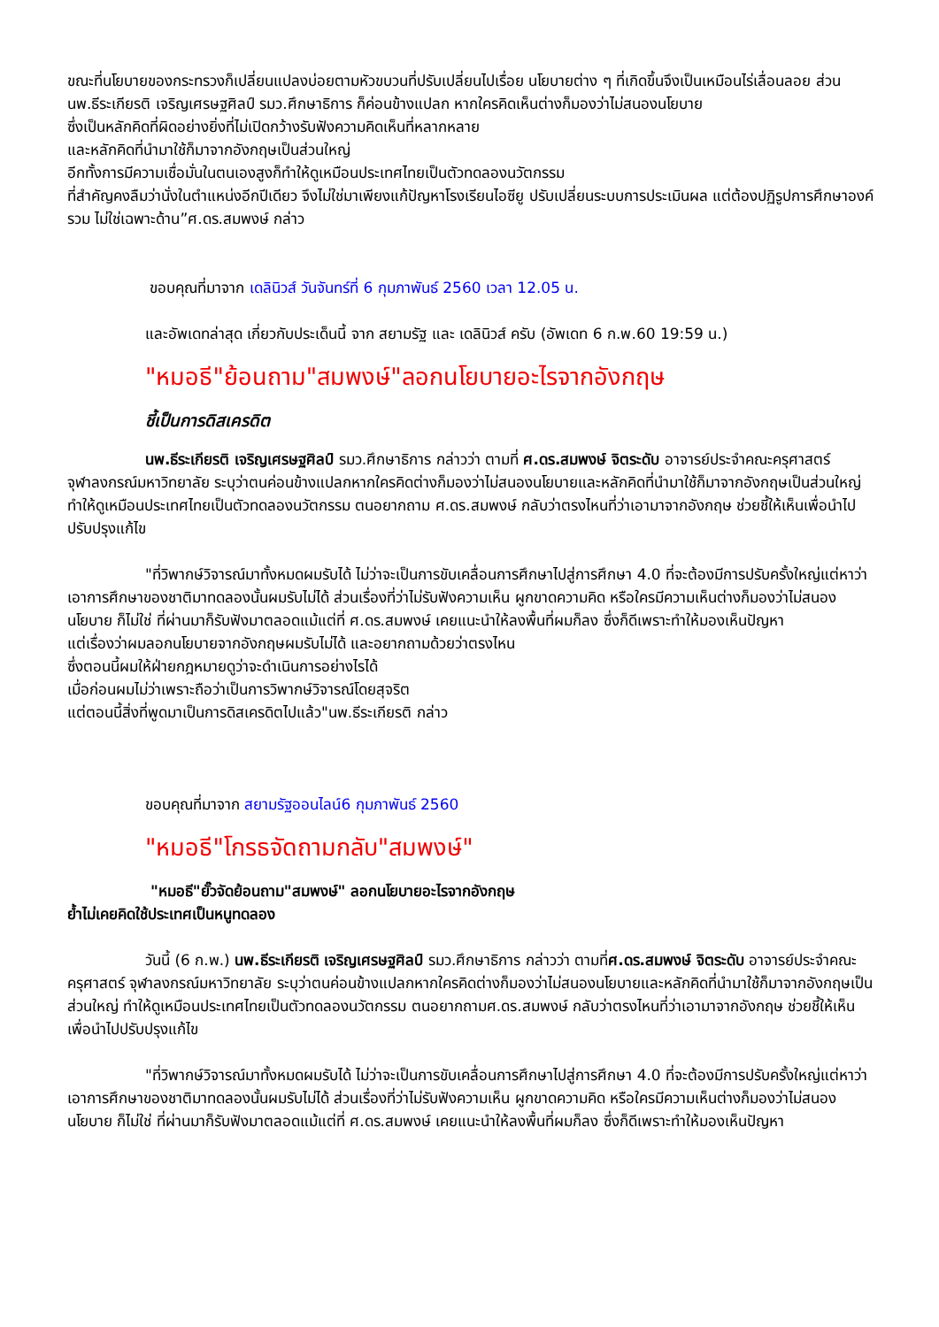ขณะที่นโยบายของกระทรวงก็เปลี่ยนแปลงบ่อยตามหัวขบวนที่ปรับเปลี่ยนไปเรื่อย นโยบายต่าง ๆ ที่เกิดขึ้นจึงเป็นเหมือนไร่เลื่อนลอย ส่วน นพ.ธีระเกียรติ เจริญเศรษฐศิลป์ รมว.ศึกษาธิการ ก็ค่อนข้างแปลก หากใครคิดเห็นต่างก็มองว่าไม่สนองนโยบาย
ซึ่งเป็นหลักคิดที่ผิดอย่างยิ่งที่ไม่เปิดกว้างรับฟังความคิดเห็นที่หลากหลาย
และหลักคิดที่นำมาใช้ก็มาจากอังกฤษเป็นส่วนใหญ่
อีกทั้งการมีความเชื่อมั่นในตนเองสูงก็ทำให้ดูเหมือนประเทศไทยเป็นตัวทดลองนวัตกรรม
ที่สำคัญคงลืมว่านั่งในตำแหน่งอีกปีเดียว จึงไม่ใช่มาเพียงแก้ปัญหาโรงเรียนไอซียู ปรับเปลี่ยนระบบการประเมินผล แต่ต้องปฏิรูปการศึกษาองค์รวม ไม่ใช่เฉพาะด้าน”ศ.ดร.สมพงษ์ กล่าว
ขอบคุณที่มาจาก เดลินิวส์ วันจันทร์ที่ 6 กุมภาพันธ์ 2560 เวลา 12.05 น.
และอัพเดทล่าสุด เกี่ยวกับประเด็นนี้ จาก สยามรัฐ และ เดลินิวส์ ครับ (อัพเดท 6 ก.พ.60 19:59 น.)
"หมอธี"ย้อนถาม"สมพงษ์"ลอกนโยบายอะไรจากอังกฤษ
ชี้เป็นการดิสเครดิต
นพ.ธีระเกียรติ เจริญเศรษฐศิลป์ รมว.ศึกษาธิการ กล่าวว่า ตามที่ ศ.ดร.สมพงษ์ จิตระดับ อาจารย์ประจำคณะครุศาสตร์ จุฬาลงกรณ์มหาวิทยาลัย ระบุว่าตนค่อนข้างแปลกหากใครคิดต่างก็มองว่าไม่สนองนโยบายและหลักคิดที่นำมาใช้ก็มาจากอังกฤษเป็นส่วนใหญ่ ทำให้ดูเหมือนประเทศไทยเป็นตัวทดลองนวัตกรรม ตนอยากถาม ศ.ดร.สมพงษ์ กลับว่าตรงไหนที่ว่าเอามาจากอังกฤษ ช่วยชี้ให้เห็นเพื่อนำไปปรับปรุงแก้ไข
"ที่วิพากษ์วิจารณ์มาทั้งหมดผมรับได้ ไม่ว่าจะเป็นการขับเคลื่อนการศึกษาไปสู่การศึกษา 4.0 ที่จะต้องมีการปรับครั้งใหญ่แต่หาว่าเอาการศึกษาของชาติมาทดลองนั้นผมรับไม่ได้ ส่วนเรื่องที่ว่าไม่รับฟังความเห็น ผูกขาดความคิด หรือใครมีความเห็นต่างก็มองว่าไม่สนองนโยบาย ก็ไม่ใช่ ที่ผ่านมาก็รับฟังมาตลอดแม้แต่ที่ ศ.ดร.สมพงษ์ เคยแนะนำให้ลงพื้นที่ผมก็ลง ซึ่งก็ดีเพราะทำให้มองเห็นปัญหา
แต่เรื่องว่าผมลอกนโยบายจากอังกฤษผมรับไม่ได้ และอยากถามด้วยว่าตรงไหน
ซึ่งตอนนี้ผมให้ฝ่ายกฎหมายดูว่าจะดำเนินการอย่างไรได้
เมื่อก่อนผมไม่ว่าเพราะถือว่าเป็นการวิพากษ์วิจารณ์โดยสุจริต
แต่ตอนนี้สิ่งที่พูดมาเป็นการดิสเครดิตไปแล้ว"นพ.ธีระเกียรติ กล่าว
ขอบคุณที่มาจาก สยามรัฐออนไลน์6 กุมภาพันธ์ 2560
"หมอธี"โกรธจัดถามกลับ"สมพงษ์"
"หมอธี"ยั๊วจัดย้อนถาม"สมพงษ์" ลอกนโยบายอะไรจากอังกฤษ
ย้ำไม่เคยคิดใช้ประเทศเป็นหนูทดลอง
วันนี้ (6 ก.พ.) นพ.ธีระเกียรติ เจริญเศรษฐศิลป์ รมว.ศึกษาธิการ กล่าวว่า ตามที่ศ.ดร.สมพงษ์ จิตระดับ อาจารย์ประจำคณะครุศาสตร์ จุฬาลงกรณ์มหาวิทยาลัย ระบุว่าตนค่อนข้างแปลกหากใครคิดต่างก็มองว่าไม่สนองนโยบายและหลักคิดที่นำมาใช้ก็มาจากอังกฤษเป็นส่วนใหญ่ ทำให้ดูเหมือนประเทศไทยเป็นตัวทดลองนวัตกรรม ตนอยากถามศ.ดร.สมพงษ์ กลับว่าตรงไหนที่ว่าเอามาจากอังกฤษ ช่วยชี้ให้เห็นเพื่อนำไปปรับปรุงแก้ไข
"ที่วิพากษ์วิจารณ์มาทั้งหมดผมรับได้ ไม่ว่าจะเป็นการขับเคลื่อนการศึกษาไปสู่การศึกษา 4.0 ที่จะต้องมีการปรับครั้งใหญ่แต่หาว่าเอาการศึกษาของชาติมาทดลองนั้นผมรับไม่ได้ ส่วนเรื่องที่ว่าไม่รับฟังความเห็น ผูกขาดความคิด หรือใครมีความเห็นต่างก็มองว่าไม่สนองนโยบาย ก็ไม่ใช่ ที่ผ่านมาก็รับฟังมาตลอดแม้แต่ที่ ศ.ดร.สมพงษ์ เคยแนะนำให้ลงพื้นที่ผมก็ลง ซึ่งก็ดีเพราะทำให้มองเห็นปัญหา